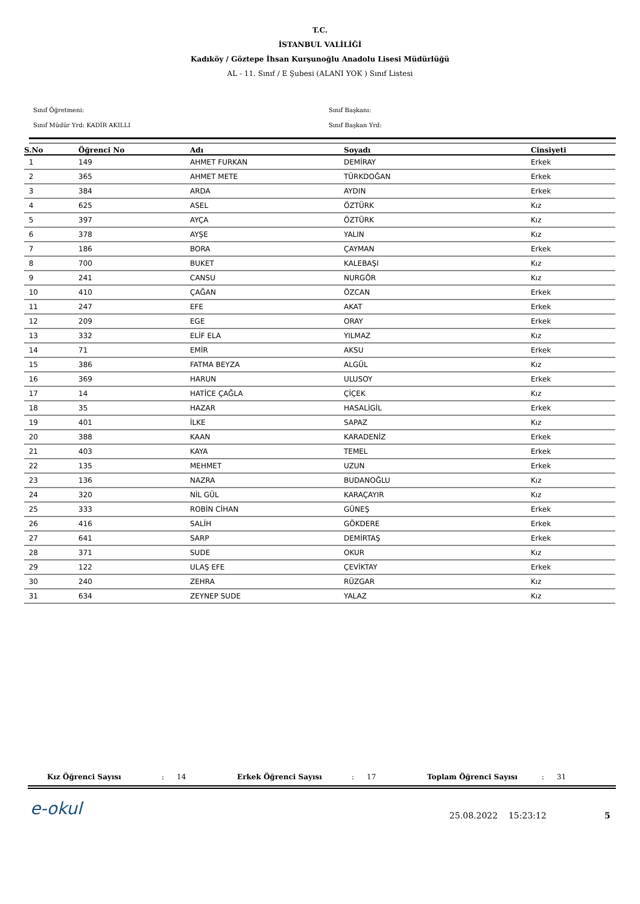T.C.
İSTANBUL VALİLİĞİ
Kadıköy / Göztepe İhsan Kurşunoğlu Anadolu Lisesi Müdürlüğü
AL - 11. Sınıf / E Şubesi (ALANI YOK ) Sınıf Listesi
Sınıf Öğretmeni:
Sınıf Müdür Yrd: KADİR AKILLI
Sınıf Başkanı:
Sınıf Başkan Yrd:
| S.No | Öğrenci No | Adı | Soyadı | Cinsiyeti |
| --- | --- | --- | --- | --- |
| 1 | 149 | AHMET FURKAN | DEMİRAY | Erkek |
| 2 | 365 | AHMET METE | TÜRKDOĞAN | Erkek |
| 3 | 384 | ARDA | AYDIN | Erkek |
| 4 | 625 | ASEL | ÖZTÜRK | Kız |
| 5 | 397 | AYÇA | ÖZTÜRK | Kız |
| 6 | 378 | AYŞE | YALIN | Kız |
| 7 | 186 | BORA | ÇAYMAN | Erkek |
| 8 | 700 | BUKET | KALEBAŞI | Kız |
| 9 | 241 | CANSU | NURGÖR | Kız |
| 10 | 410 | ÇAĞAN | ÖZCAN | Erkek |
| 11 | 247 | EFE | AKAT | Erkek |
| 12 | 209 | EGE | ORAY | Erkek |
| 13 | 332 | ELİF ELA | YILMAZ | Kız |
| 14 | 71 | EMİR | AKSU | Erkek |
| 15 | 386 | FATMA BEYZA | ALGÜL | Kız |
| 16 | 369 | HARUN | ULUSOY | Erkek |
| 17 | 14 | HATİCE ÇAĞLA | ÇİÇEK | Kız |
| 18 | 35 | HAZAR | HASALİGİL | Erkek |
| 19 | 401 | İLKE | SAPAZ | Kız |
| 20 | 388 | KAAN | KARADENİZ | Erkek |
| 21 | 403 | KAYA | TEMEL | Erkek |
| 22 | 135 | MEHMET | UZUN | Erkek |
| 23 | 136 | NAZRA | BUDANOĞLU | Kız |
| 24 | 320 | NİL GÜL | KARAÇAYIR | Kız |
| 25 | 333 | ROBİN CİHAN | GÜNEŞ | Erkek |
| 26 | 416 | SALİH | GÖKDERE | Erkek |
| 27 | 641 | SARP | DEMİRTAŞ | Erkek |
| 28 | 371 | SUDE | OKUR | Kız |
| 29 | 122 | ULAŞ EFE | ÇEVİKTAY | Erkek |
| 30 | 240 | ZEHRA | RÜZGAR | Kız |
| 31 | 634 | ZEYNEP SUDE | YALAZ | Kız |
Kız Öğrenci Sayısı: 14 Erkek Öğrenci Sayısı: 17 Toplam Öğrenci Sayısı: 31
e-okul 25.08.2022 15:23:12 5